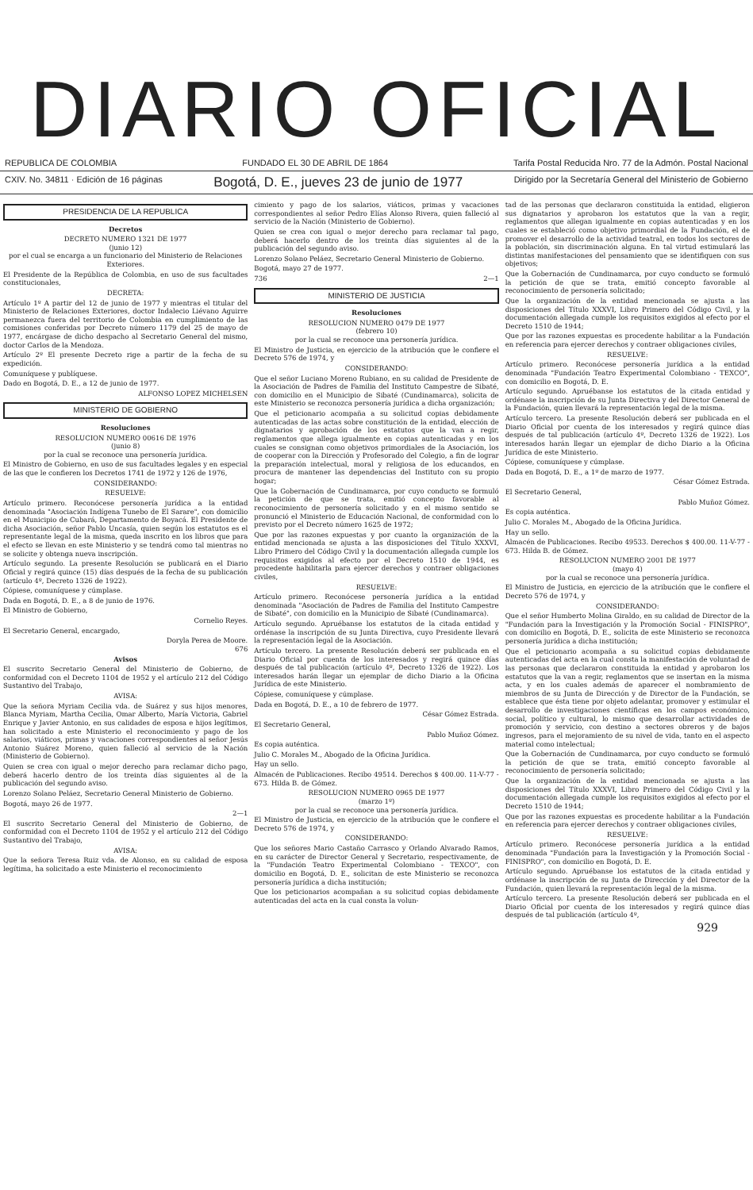DIARIO OFICIAL
REPUBLICA DE COLOMBIA FUNDADO EL 30 DE ABRIL DE 1864 Tarifa Postal Reducida Nro. 77 de la Admón. Postal Nacional
CXIV. No. 34811 · Edición de 16 páginas Bogotá, D. E., jueves 23 de junio de 1977 Dirigido por la Secretaría General del Ministerio de Gobierno
PRESIDENCIA DE LA REPUBLICA
Decretos
DECRETO NUMERO 1321 DE 1977
(junio 12)
por el cual se encarga a un funcionario del Ministerio de Relaciones Exteriores.
El Presidente de la República de Colombia, en uso de sus facultades constitucionales,
DECRETA:
Artículo 1º A partir del 12 de junio de 1977 y mientras el titular del Ministerio de Relaciones Exteriores, doctor Indalecio Liévano Aguirre permanezca fuera del territorio de Colombia en cumplimiento de las comisiones conferidas por Decreto número 1179 del 25 de mayo de 1977, encárgase de dicho despacho al Secretario General del mismo, doctor Carlos de la Mendoza.
Artículo 2º El presente Decreto rige a partir de la fecha de su expedición.
Comuníquese y publíquese.
Dado en Bogotá, D. E., a 12 de junio de 1977.
ALFONSO LOPEZ MICHELSEN
MINISTERIO DE GOBIERNO
Resoluciones
RESOLUCION NUMERO 00616 DE 1976
(junio 8)
por la cual se reconoce una personería jurídica.
El Ministro de Gobierno, en uso de sus facultades legales y en especial de las que le confieren los Decretos 1741 de 1972 y 126 de 1976,
CONSIDERANDO:
RESUELVE:
Artículo primero. Reconócese personería jurídica a la entidad denominada "Asociación Indígena Tunebo de El Sarare", con domicilio en el Municipio de Cubará, Departamento de Boyacá. El Presidente de dicha Asociación, señor Pablo Uncasía, quien según los estatutos es el representante legal de la misma, queda inscrito en los libros que para el efecto se llevan en este Ministerio y se tendrá como tal mientras no se solicite y obtenga nueva inscripción.
Artículo segundo. La presente Resolución se publicará en el Diario Oficial y regirá quince (15) días después de la fecha de su publicación (artículo 4º, Decreto 1326 de 1922).
Cópiese, comuníquese y cúmplase.
Dada en Bogotá, D. E., a 8 de junio de 1976.
El Ministro de Gobierno,
Cornelio Reyes.
El Secretario General, encargado,
Doryla Perea de Moore.
676
Avisos
El suscrito Secretario General del Ministerio de Gobierno, de conformidad con el Decreto 1104 de 1952 y el artículo 212 del Código Sustantivo del Trabajo,
AVISA:
Que la señora Myriam Cecilia vda. de Suárez y sus hijos menores, Blanca Myriam, Martha Cecilia, Omar Alberto, María Victoria, Gabriel Enrique y Javier Antonio, en sus calidades de esposa e hijos legítimos, han solicitado a este Ministerio el reconocimiento y pago de los salarios, viáticos, primas y vacaciones correspondientes al señor Jesús Antonio Suárez Moreno, quien falleció al servicio de la Nación (Ministerio de Gobierno).
Quien se crea con igual o mejor derecho para reclamar dicho pago, deberá hacerlo dentro de los treinta días siguientes al de la publicación del segundo aviso.
Lorenzo Solano Peláez, Secretario General Ministerio de Gobierno.
Bogotá, mayo 26 de 1977.
2—1
El suscrito Secretario General del Ministerio de Gobierno, de conformidad con el Decreto 1104 de 1952 y el artículo 212 del Código Sustantivo del Trabajo,
AVISA:
Que la señora Teresa Ruiz vda. de Alonso, en su calidad de esposa legítima, ha solicitado a este Ministerio el reconocimiento
cimiento y pago de los salarios, viáticos, primas y vacaciones correspondientes al señor Pedro Elías Alonso Rivera, quien falleció al servicio de la Nación (Ministerio de Gobierno).
Quien se crea con igual o mejor derecho para reclamar tal pago, deberá hacerlo dentro de los treinta días siguientes al de la publicación del segundo aviso.
Lorenzo Solano Peláez, Secretario General Ministerio de Gobierno.
Bogotá, mayo 27 de 1977.
736 2—1
MINISTERIO DE JUSTICIA
Resoluciones
RESOLUCION NUMERO 0479 DE 1977
(febrero 10)
por la cual se reconoce una personería jurídica.
El Ministro de Justicia, en ejercicio de la atribución que le confiere el Decreto 576 de 1974, y
CONSIDERANDO:
Que el señor Luciano Moreno Rubiano, en su calidad de Presidente de la Asociación de Padres de Familia del Instituto Campestre de Sibaté, con domicilio en el Municipio de Sibaté (Cundinamarca), solicita de este Ministerio se reconozca personería jurídica a dicha organización;
Que el peticionario acompaña a su solicitud copias debidamente autenticadas de las actas sobre constitución de la entidad, elección de dignatarios y aprobación de los estatutos que la van a regir, reglamentos que allega igualmente en copias autenticadas y en los cuales se consignan como objetivos primordiales de la Asociación, los de cooperar con la Dirección y Profesorado del Colegio, a fin de lograr la preparación intelectual, moral y religiosa de los educandos, en procura de mantener las dependencias del Instituto con su propio hogar;
Que la Gobernación de Cundinamarca, por cuyo conducto se formuló la petición de que se trata, emitió concepto favorable al reconocimiento de personería solicitado y en el mismo sentido se pronunció el Ministerio de Educación Nacional, de conformidad con lo previsto por el Decreto número 1625 de 1972;
Que por las razones expuestas y por cuanto la organización de la entidad mencionada se ajusta a las disposiciones del Título XXXVI, Libro Primero del Código Civil y la documentación allegada cumple los requisitos exigidos al efecto por el Decreto 1510 de 1944, es procedente habilitarla para ejercer derechos y contraer obligaciones civiles,
RESUELVE:
Artículo primero. Reconócese personería jurídica a la entidad denominada "Asociación de Padres de Familia del Instituto Campestre de Sibaté", con domicilio en la Municipio de Sibaté (Cundinamarca).
Artículo segundo. Apruébanse los estatutos de la citada entidad y ordénase la inscripción de su Junta Directiva, cuyo Presidente llevará la representación legal de la Asociación.
Artículo tercero. La presente Resolución deberá ser publicada en el Diario Oficial por cuenta de los interesados y regirá quince días después de tal publicación (artículo 4º, Decreto 1326 de 1922). Los interesados harán llegar un ejemplar de dicho Diario a la Oficina Jurídica de este Ministerio.
Cópiese, comuníquese y cúmplase.
Dada en Bogotá, D. E., a 10 de febrero de 1977.
César Gómez Estrada.
El Secretario General,
Pablo Muñoz Gómez.
Es copia auténtica.
Julio C. Morales M., Abogado de la Oficina Jurídica.
Hay un sello.
Almacén de Publicaciones. Recibo 49514. Derechos $ 400.00. 11-V-77 - 673. Hilda B. de Gómez.
RESOLUCION NUMERO 0965 DE 1977
(marzo 1º)
por la cual se reconoce una personería jurídica.
El Ministro de Justicia, en ejercicio de la atribución que le confiere el Decreto 576 de 1974, y
CONSIDERANDO:
Que los señores Mario Castaño Carrasco y Orlando Alvarado Ramos, en su carácter de Director General y Secretario, respectivamente, de la "Fundación Teatro Experimental Colombiano - TEXCO", con domicilio en Bogotá, D. E., solicitan de este Ministerio se reconozca personería jurídica a dicha institución;
Que los peticionarios acompañan a su solicitud copias debidamente autenticadas del acta en la cual consta la volun-
tad de las personas que declararon constituida la entidad, eligieron sus dignatarios y aprobaron los estatutos que la van a regir, reglamentos que allegan igualmente en copias autenticadas y en los cuales se estableció como objetivo primordial de la Fundación, el de promover el desarrollo de la actividad teatral, en todos los sectores de la población, sin discriminación alguna. En tal virtud estimulará las distintas manifestaciones del pensamiento que se identifiquen con sus objetivos;
Que la Gobernación de Cundinamarca, por cuyo conducto se formuló la petición de que se trata, emitió concepto favorable al reconocimiento de personería solicitado;
Que la organización de la entidad mencionada se ajusta a las disposiciones del Título XXXVI, Libro Primero del Código Civil, y la documentación allegada cumple los requisitos exigidos al efecto por el Decreto 1510 de 1944;
Que por las razones expuestas es procedente habilitar a la Fundación en referencia para ejercer derechos y contraer obligaciones civiles,
RESUELVE:
Artículo primero. Reconócese personería jurídica a la entidad denominada "Fundación Teatro Experimental Colombiano - TEXCO", con domicilio en Bogotá, D. E.
Artículo segundo. Apruébanse los estatutos de la citada entidad y ordénase la inscripción de su Junta Directiva y del Director General de la Fundación, quien llevará la representación legal de la misma.
Artículo tercero. La presente Resolución deberá ser publicada en el Diario Oficial por cuenta de los interesados y regirá quince días después de tal publicación (artículo 4º, Decreto 1326 de 1922). Los interesados harán llegar un ejemplar de dicho Diario a la Oficina Jurídica de este Ministerio.
Cópiese, comuníquese y cúmplase.
Dada en Bogotá, D. E., a 1º de marzo de 1977.
César Gómez Estrada.
El Secretario General,
Pablo Muñoz Gómez.
Es copia auténtica.
Julio C. Morales M., Abogado de la Oficina Jurídica.
Hay un sello.
Almacén de Publicaciones. Recibo 49533. Derechos $ 400.00. 11-V-77 - 673. Hilda B. de Gómez.
RESOLUCION NUMERO 2001 DE 1977
(mayo 4)
por la cual se reconoce una personería jurídica.
El Ministro de Justicia, en ejercicio de la atribución que le confiere el Decreto 576 de 1974, y
CONSIDERANDO:
Que el señor Humberto Molina Giraldo, en su calidad de Director de la "Fundación para la Investigación y la Promoción Social - FINISPRO", con domicilio en Bogotá, D. E., solicita de este Ministerio se reconozca personería jurídica a dicha institución;
Que el peticionario acompaña a su solicitud copias debidamente autenticadas del acta en la cual consta la manifestación de voluntad de las personas que declararon constituida la entidad y aprobaron los estatutos que la van a regir, reglamentos que se insertan en la misma acta, y en los cuales además de aparecer el nombramiento de miembros de su Junta de Dirección y de Director de la Fundación, se establece que ésta tiene por objeto adelantar, promover y estimular el desarrollo de investigaciones científicas en los campos económico, social, político y cultural, lo mismo que desarrollar actividades de promoción y servicio, con destino a sectores obreros y de bajos ingresos, para el mejoramiento de su nivel de vida, tanto en el aspecto material como intelectual;
Que la Gobernación de Cundinamarca, por cuyo conducto se formuló la petición de que se trata, emitió concepto favorable al reconocimiento de personería solicitado;
Que la organización de la entidad mencionada se ajusta a las disposiciones del Título XXXVI, Libro Primero del Código Civil y la documentación allegada cumple los requisitos exigidos al efecto por el Decreto 1510 de 1944;
Que por las razones expuestas es procedente habilitar a la Fundación en referencia para ejercer derechos y contraer obligaciones civiles,
RESUELVE:
Artículo primero. Reconócese personería jurídica a la entidad denominada "Fundación para la Investigación y la Promoción Social - FINISPRO", con domicilio en Bogotá, D. E.
Artículo segundo. Apruébanse los estatutos de la citada entidad y ordénase la inscripción de su Junta de Dirección y del Director de la Fundación, quien llevará la representación legal de la misma.
Artículo tercero. La presente Resolución deberá ser publicada en el Diario Oficial por cuenta de los interesados y regirá quince días después de tal publicación (artículo 4º,
929